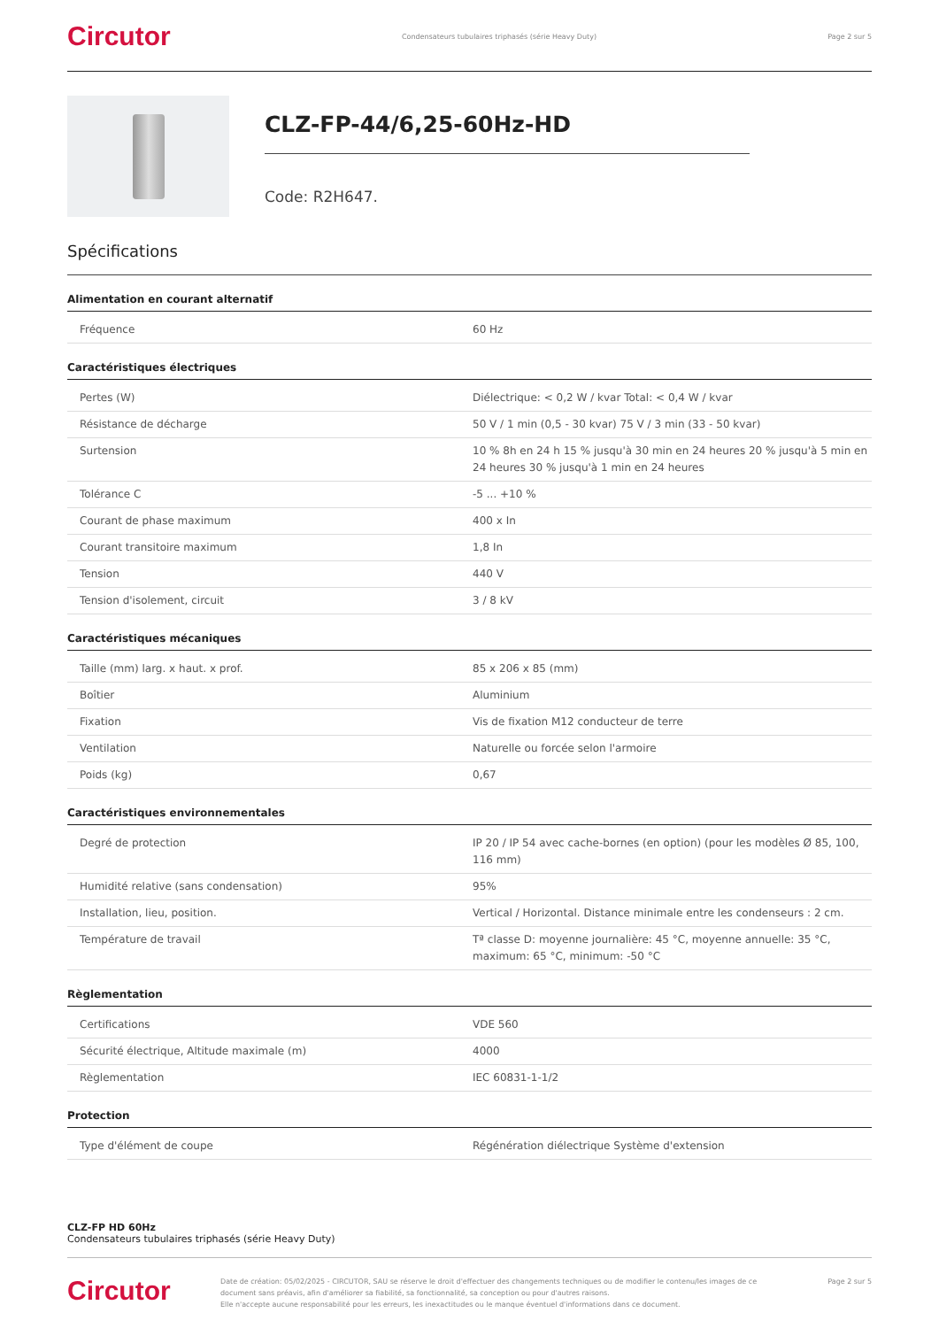Circutor
Condensateurs tubulaires triphasés (série Heavy Duty)
Page 2 sur 5
CLZ-FP-44/6,25-60Hz-HD
Code: R2H647.
Spécifications
Alimentation en courant alternatif
| Fréquence | 60 Hz |
Caractéristiques électriques
| Pertes (W) | Diélectrique: < 0,2 W / kvar Total: < 0,4 W / kvar |
| Résistance de décharge | 50 V / 1 min (0,5 - 30 kvar) 75 V / 3 min (33 - 50 kvar) |
| Surtension | 10 % 8h en 24 h 15 % jusqu'à 30 min en 24 heures 20 % jusqu'à 5 min en 24 heures 30 % jusqu'à 1 min en 24 heures |
| Tolérance C | -5 ... +10 % |
| Courant de phase maximum | 400 x In |
| Courant transitoire maximum | 1,8 In |
| Tension | 440 V |
| Tension d'isolement, circuit | 3 / 8 kV |
Caractéristiques mécaniques
| Taille (mm) larg. x haut. x prof. | 85 x 206 x 85 (mm) |
| Boîtier | Aluminium |
| Fixation | Vis de fixation M12 conducteur de terre |
| Ventilation | Naturelle ou forcée selon l'armoire |
| Poids (kg) | 0,67 |
Caractéristiques environnementales
| Degré de protection | IP 20 / IP 54 avec cache-bornes (en option) (pour les modèles Ø 85, 100, 116 mm) |
| Humidité relative (sans condensation) | 95% |
| Installation, lieu, position. | Vertical / Horizontal. Distance minimale entre les condenseurs : 2 cm. |
| Température de travail | Tª classe D: moyenne journalière: 45 °C, moyenne annuelle: 35 °C, maximum: 65 °C, minimum: -50 °C |
Règlementation
| Certifications | VDE 560 |
| Sécurité électrique, Altitude maximale (m) | 4000 |
| Règlementation | IEC 60831-1-1/2 |
Protection
| Type d'élément de coupe | Régénération diélectrique Système d'extension |
CLZ-FP HD 60Hz
Condensateurs tubulaires triphasés (série Heavy Duty)
Circutor
Date de création: 05/02/2025 - CIRCUTOR, SAU se réserve le droit d'effectuer des changements techniques ou de modifier le contenu/les images de ce document sans préavis, afin d'améliorer sa fiabilité, sa fonctionnalité, sa conception ou pour d'autres raisons.
Elle n'accepte aucune responsabilité pour les erreurs, les inexactitudes ou le manque éventuel d'informations dans ce document.
Page 2 sur 5